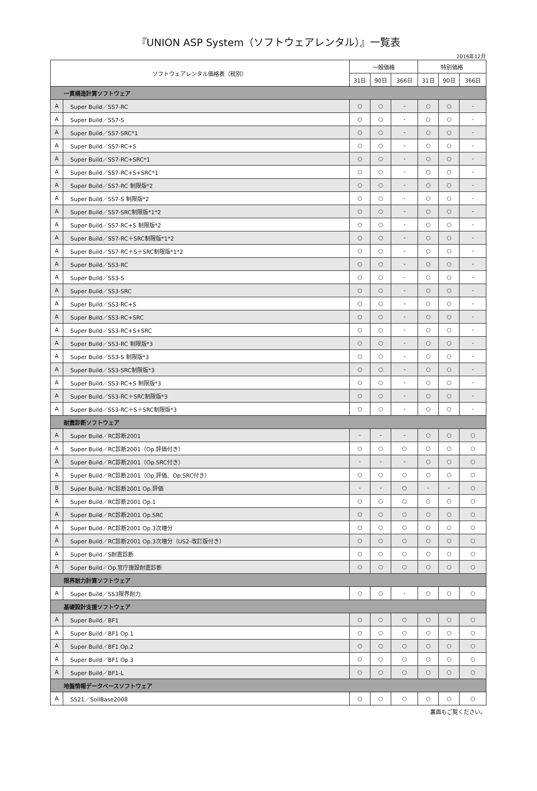『UNION ASP System（ソフトウェアレンタル）』一覧表
2016年12月
| ソフトウェアレンタル価格表（税別） | | 一般価格 | | | 特別価格 | | |
| --- | --- | --- | --- | --- | --- | --- | --- |
| | | 31日 | 90日 | 366日 | 31日 | 90日 | 366日 |
| 一貫構造計算ソフトウェア | | | | | | | |
| A | Super Build／SS7-RC | ○ | ○ | - | ○ | ○ | - |
| A | Super Build／SS7-S | ○ | ○ | - | ○ | ○ | - |
| A | Super Build／SS7-SRC*1 | ○ | ○ | - | ○ | ○ | - |
| A | Super Build／SS7-RC+S | ○ | ○ | - | ○ | ○ | - |
| A | Super Build／SS7-RC+SRC*1 | ○ | ○ | - | ○ | ○ | - |
| A | Super Build／SS7-RC+S+SRC*1 | ○ | ○ | - | ○ | ○ | - |
| A | Super Build／SS7-RC 制限版*2 | ○ | ○ | - | ○ | ○ | - |
| A | Super Build／SS7-S 制限版*2 | ○ | ○ | - | ○ | ○ | - |
| A | Super Build／SS7-SRC制限版*1*2 | ○ | ○ | - | ○ | ○ | - |
| A | Super Build／SS7-RC+S 制限版*2 | ○ | ○ | - | ○ | ○ | - |
| A | Super Build／SS7-RC＋SRC制限版*1*2 | ○ | ○ | - | ○ | ○ | - |
| A | Super Build／SS7-RC＋S＋SRC制限版*1*2 | ○ | ○ | - | ○ | ○ | - |
| A | Super Build／SS3-RC | ○ | ○ | - | ○ | ○ | - |
| A | Super Build／SS3-S | ○ | ○ | - | ○ | ○ | - |
| A | Super Build／SS3-SRC | ○ | ○ | - | ○ | ○ | - |
| A | Super Build／SS3-RC+S | ○ | ○ | - | ○ | ○ | - |
| A | Super Build／SS3-RC+SRC | ○ | ○ | - | ○ | ○ | - |
| A | Super Build／SS3-RC+S+SRC | ○ | ○ | - | ○ | ○ | - |
| A | Super Build／SS3-RC 制限版*3 | ○ | ○ | - | ○ | ○ | - |
| A | Super Build／SS3-S 制限版*3 | ○ | ○ | - | ○ | ○ | - |
| A | Super Build／SS3-SRC制限版*3 | ○ | ○ | - | ○ | ○ | - |
| A | Super Build／SS3-RC+S 制限版*3 | ○ | ○ | - | ○ | ○ | - |
| A | Super Build／SS3-RC＋SRC制限版*3 | ○ | ○ | - | ○ | ○ | - |
| A | Super Build／SS3-RC＋S＋SRC制限版*3 | ○ | ○ | - | ○ | ○ | - |
| 耐震診断ソフトウェア | | | | | | | |
| A | Super Build／RC診断2001 | - | - | - | ○ | ○ | ○ |
| A | Super Build／RC診断2001（Op.評価付き） | ○ | ○ | ○ | ○ | ○ | ○ |
| A | Super Build／RC診断2001（Op.SRC付き） | - | - | - | ○ | ○ | ○ |
| A | Super Build／RC診断2001（Op.評価、Op.SRC付き） | ○ | ○ | ○ | ○ | ○ | ○ |
| B | Super Build／RC診断2001 Op.評価 | - | - | ○ | - | - | ○ |
| A | Super Build／RC診断2001 Op.1 | ○ | ○ | ○ | ○ | ○ | ○ |
| A | Super Build／RC診断2001 Op.SRC | ○ | ○ | ○ | ○ | ○ | ○ |
| A | Super Build／RC診断2001 Op.3次増分 | ○ | ○ | ○ | ○ | ○ | ○ |
| A | Super Build／RC診断2001 Op.3次増分（US2-改訂版付き） | ○ | ○ | ○ | ○ | ○ | ○ |
| A | Super Build／S耐震診断 | ○ | ○ | ○ | ○ | ○ | ○ |
| A | Super Build／Op.官庁施設耐震診断 | ○ | ○ | ○ | ○ | ○ | ○ |
| 限界耐力計算ソフトウェア | | | | | | | |
| A | Super Build／SS3限界耐力 | ○ | ○ | - | ○ | ○ | ○ |
| 基礎設計支援ソフトウェア | | | | | | | |
| A | Super Build／BF1 | ○ | ○ | ○ | ○ | ○ | ○ |
| A | Super Build／BF1 Op.1 | ○ | ○ | ○ | ○ | ○ | ○ |
| A | Super Build／BF1 Op.2 | ○ | ○ | ○ | ○ | ○ | ○ |
| A | Super Build／BF1 Op.3 | ○ | ○ | ○ | ○ | ○ | ○ |
| A | Super Build／BF1-L | ○ | ○ | ○ | ○ | ○ | ○ |
| 地盤情報データベースソフトウェア | | | | | | | |
| A | SS21／SoilBase2008 | ○ | ○ | ○ | ○ | ○ | ○ |
裏面もご覧ください。